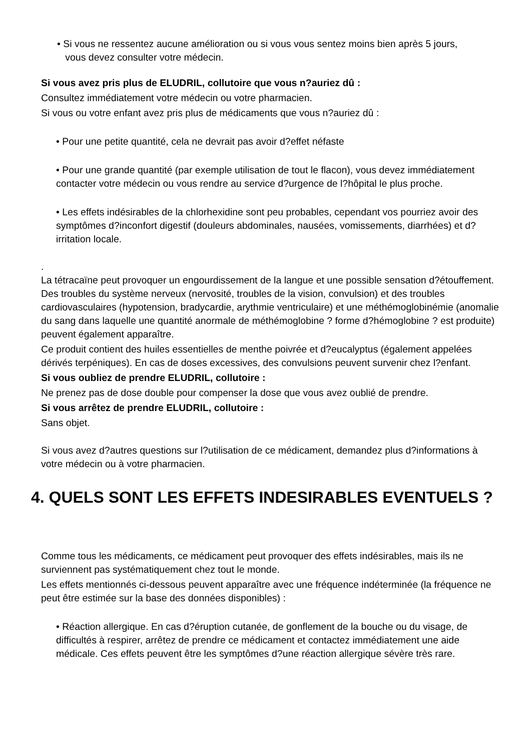• Si vous ne ressentez aucune amélioration ou si vous vous sentez moins bien après 5 jours,
vous devez consulter votre médecin.
Si vous avez pris plus de ELUDRIL, collutoire que vous n?auriez dû :
Consultez immédiatement votre médecin ou votre pharmacien.
Si vous ou votre enfant avez pris plus de médicaments que vous n?auriez dû :
• Pour une petite quantité, cela ne devrait pas avoir d?effet néfaste
• Pour une grande quantité (par exemple utilisation de tout le flacon), vous devez immédiatement contacter votre médecin ou vous rendre au service d?urgence de l?hôpital le plus proche.
• Les effets indésirables de la chlorhexidine sont peu probables, cependant vos pourriez avoir des symptômes d?inconfort digestif (douleurs abdominales, nausées, vomissements, diarrhées) et d?irritation locale.
.
La tétracaïne peut provoquer un engourdissement de la langue et une possible sensation d?étouffement. Des troubles du système nerveux (nervosité, troubles de la vision, convulsion) et des troubles cardiovasculaires (hypotension, bradycardie, arythmie ventriculaire) et une méthémoglobinémie (anomalie du sang dans laquelle une quantité anormale de méthémoglobine ? forme d?hémoglobine ? est produite) peuvent également apparaître.
Ce produit contient des huiles essentielles de menthe poivrée et d?eucalyptus (également appelées dérivés terpéniques). En cas de doses excessives, des convulsions peuvent survenir chez l?enfant.
Si vous oubliez de prendre ELUDRIL, collutoire :
Ne prenez pas de dose double pour compenser la dose que vous avez oublié de prendre.
Si vous arrêtez de prendre ELUDRIL, collutoire :
Sans objet.
Si vous avez d?autres questions sur l?utilisation de ce médicament, demandez plus d?informations à votre médecin ou à votre pharmacien.
4. QUELS SONT LES EFFETS INDESIRABLES EVENTUELS ?
Comme tous les médicaments, ce médicament peut provoquer des effets indésirables, mais ils ne surviennent pas systématiquement chez tout le monde.
Les effets mentionnés ci-dessous peuvent apparaître avec une fréquence indéterminée (la fréquence ne peut être estimée sur la base des données disponibles) :
• Réaction allergique. En cas d?éruption cutanée, de gonflement de la bouche ou du visage, de difficultés à respirer, arrêtez de prendre ce médicament et contactez immédiatement une aide médicale. Ces effets peuvent être les symptômes d?une réaction allergique sévère très rare.